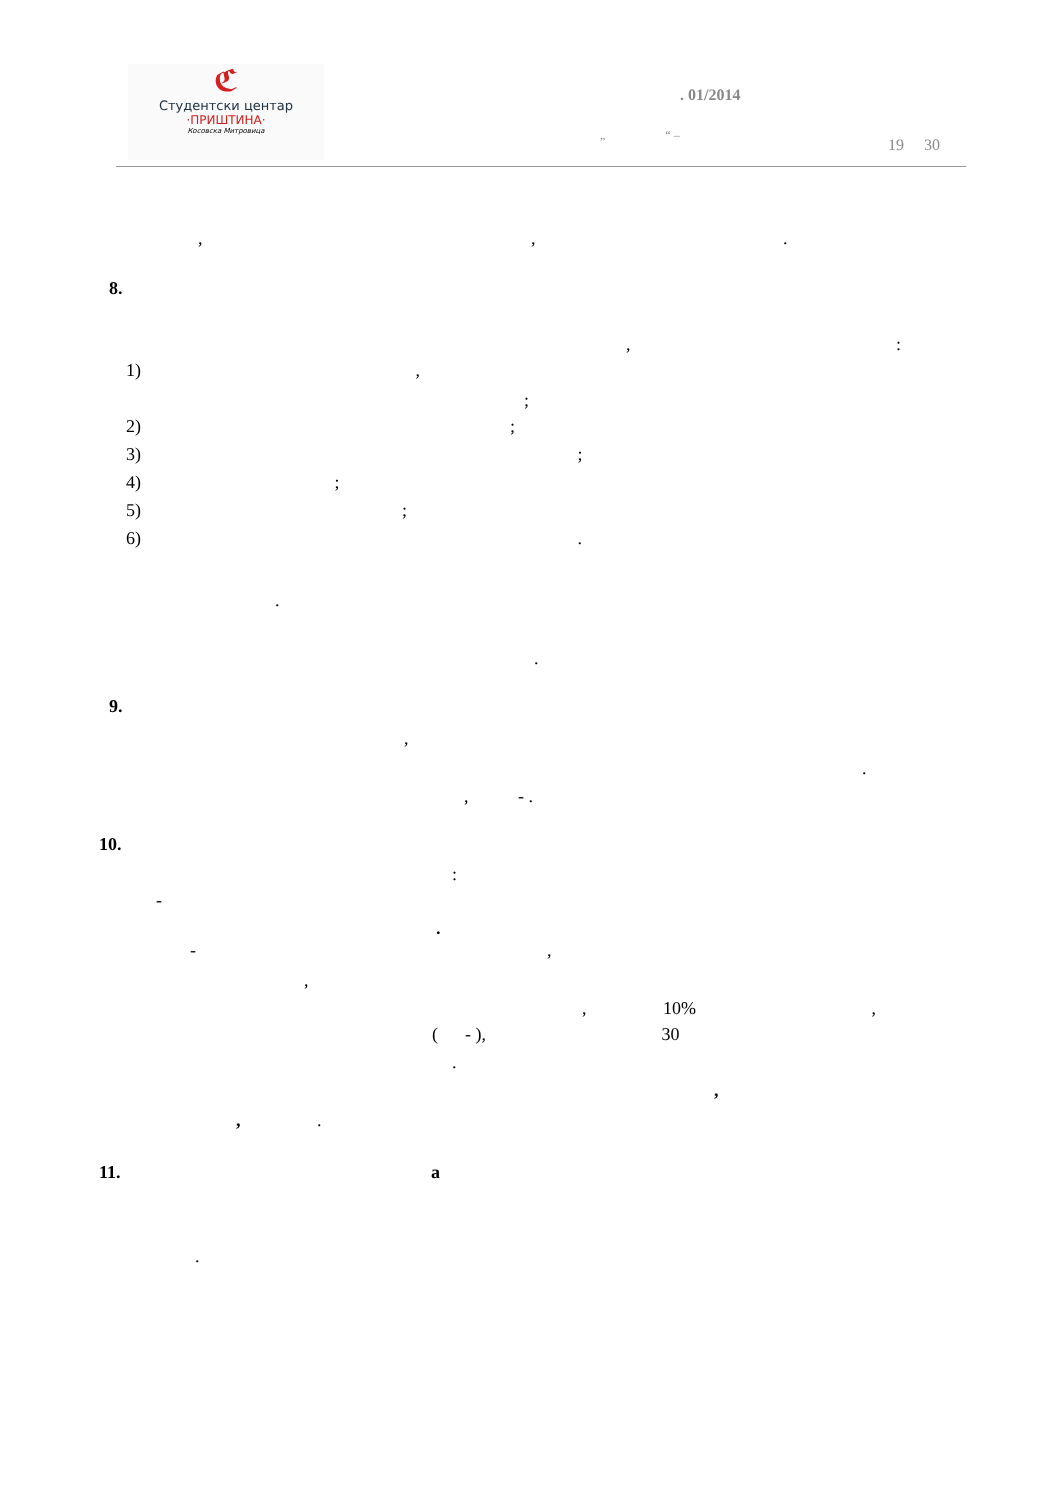ℭ
Студентски центар
·ПРИШТИНА·
Косовска Митровица
. 01/2014
„ “ –
19 30
, , .
8.
, :
1) ,
;
2) ;
3) ;
4) ;
5) ;
6) .
.
.
9.
,
.
, - .
10.
:
-
.
- ,
,
, 10% ,
( - ), 30
.
,
, .
11. a
.